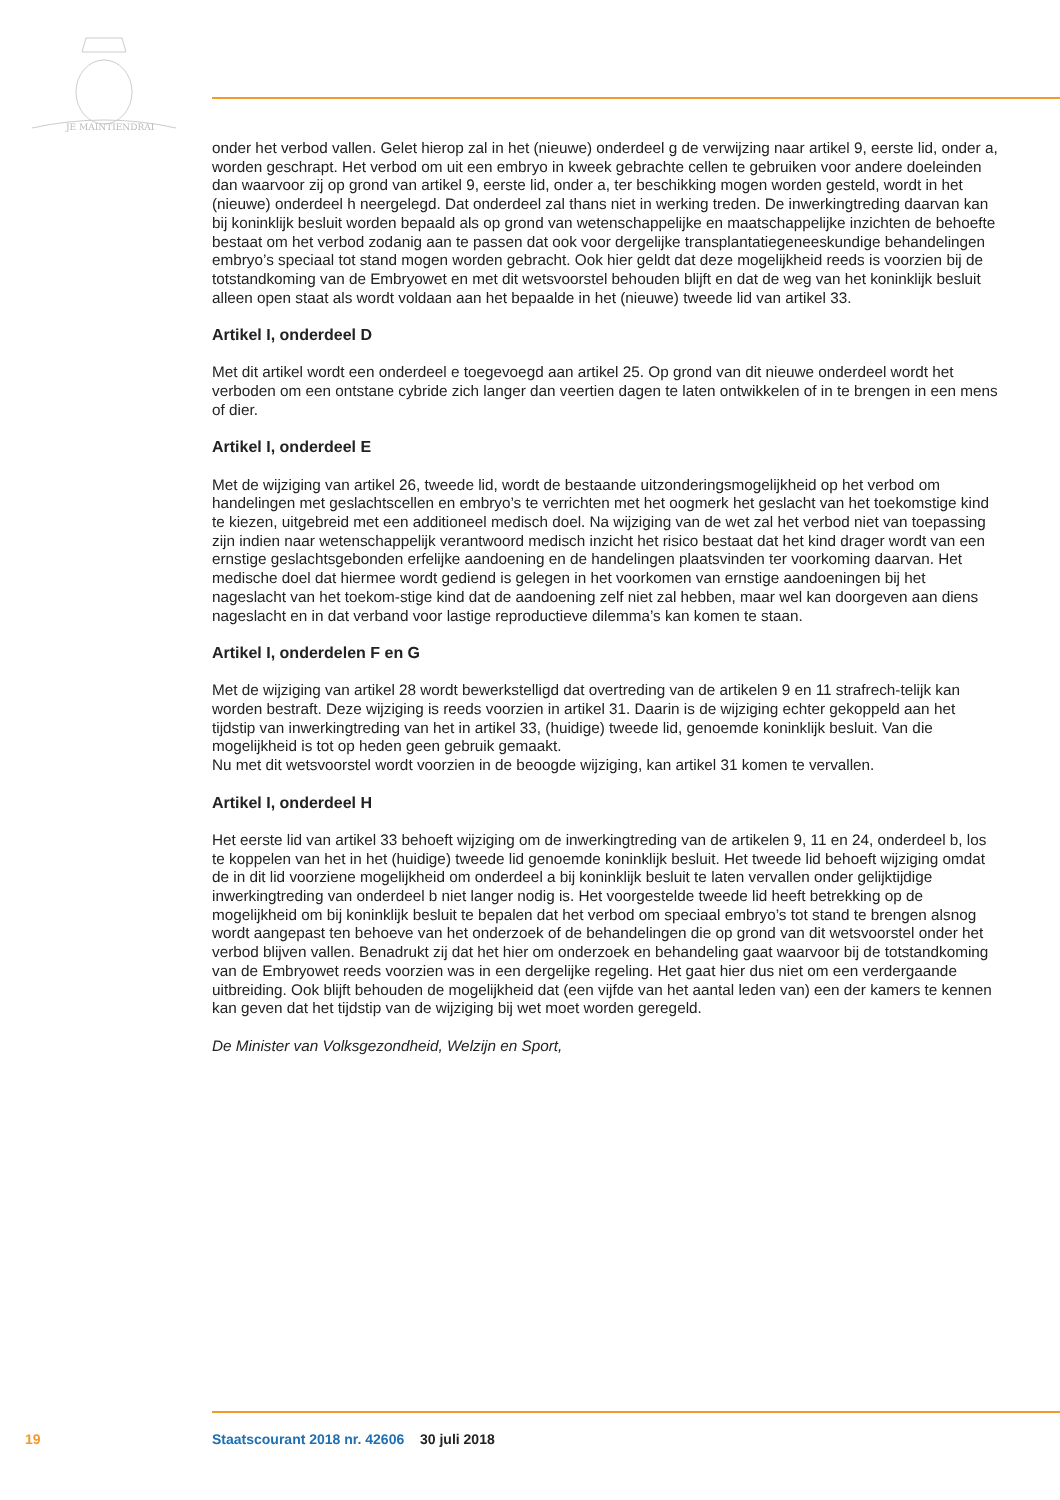JE MAINTIENDRAI
onder het verbod vallen. Gelet hierop zal in het (nieuwe) onderdeel g de verwijzing naar artikel 9, eerste lid, onder a, worden geschrapt. Het verbod om uit een embryo in kweek gebrachte cellen te gebruiken voor andere doeleinden dan waarvoor zij op grond van artikel 9, eerste lid, onder a, ter beschikking mogen worden gesteld, wordt in het (nieuwe) onderdeel h neergelegd. Dat onderdeel zal thans niet in werking treden. De inwerkingtreding daarvan kan bij koninklijk besluit worden bepaald als op grond van wetenschappelijke en maatschappelijke inzichten de behoefte bestaat om het verbod zodanig aan te passen dat ook voor dergelijke transplantatiegeneeskundige behandelingen embryo’s speciaal tot stand mogen worden gebracht. Ook hier geldt dat deze mogelijkheid reeds is voorzien bij de totstandkoming van de Embryowet en met dit wetsvoorstel behouden blijft en dat de weg van het koninklijk besluit alleen open staat als wordt voldaan aan het bepaalde in het (nieuwe) tweede lid van artikel 33.
Artikel I, onderdeel D
Met dit artikel wordt een onderdeel e toegevoegd aan artikel 25. Op grond van dit nieuwe onderdeel wordt het verboden om een ontstane cybride zich langer dan veertien dagen te laten ontwikkelen of in te brengen in een mens of dier.
Artikel I, onderdeel E
Met de wijziging van artikel 26, tweede lid, wordt de bestaande uitzonderingsmogelijkheid op het verbod om handelingen met geslachtscellen en embryo’s te verrichten met het oogmerk het geslacht van het toekomstige kind te kiezen, uitgebreid met een additioneel medisch doel. Na wijziging van de wet zal het verbod niet van toepassing zijn indien naar wetenschappelijk verantwoord medisch inzicht het risico bestaat dat het kind drager wordt van een ernstige geslachtsgebonden erfelijke aandoening en de handelingen plaatsvinden ter voorkoming daarvan. Het medische doel dat hiermee wordt gediend is gelegen in het voorkomen van ernstige aandoeningen bij het nageslacht van het toekom-stige kind dat de aandoening zelf niet zal hebben, maar wel kan doorgeven aan diens nageslacht en in dat verband voor lastige reproductieve dilemma’s kan komen te staan.
Artikel I, onderdelen F en G
Met de wijziging van artikel 28 wordt bewerkstelligd dat overtreding van de artikelen 9 en 11 strafrech-telijk kan worden bestraft. Deze wijziging is reeds voorzien in artikel 31. Daarin is de wijziging echter gekoppeld aan het tijdstip van inwerkingtreding van het in artikel 33, (huidige) tweede lid, genoemde koninklijk besluit. Van die mogelijkheid is tot op heden geen gebruik gemaakt.
Nu met dit wetsvoorstel wordt voorzien in de beoogde wijziging, kan artikel 31 komen te vervallen.
Artikel I, onderdeel H
Het eerste lid van artikel 33 behoeft wijziging om de inwerkingtreding van de artikelen 9, 11 en 24, onderdeel b, los te koppelen van het in het (huidige) tweede lid genoemde koninklijk besluit. Het tweede lid behoeft wijziging omdat de in dit lid voorziene mogelijkheid om onderdeel a bij koninklijk besluit te laten vervallen onder gelijktijdige inwerkingtreding van onderdeel b niet langer nodig is. Het voorgestelde tweede lid heeft betrekking op de mogelijkheid om bij koninklijk besluit te bepalen dat het verbod om speciaal embryo’s tot stand te brengen alsnog wordt aangepast ten behoeve van het onderzoek of de behandelingen die op grond van dit wetsvoorstel onder het verbod blijven vallen. Benadrukt zij dat het hier om onderzoek en behandeling gaat waarvoor bij de totstandkoming van de Embryowet reeds voorzien was in een dergelijke regeling. Het gaat hier dus niet om een verdergaande uitbreiding. Ook blijft behouden de mogelijkheid dat (een vijfde van het aantal leden van) een der kamers te kennen kan geven dat het tijdstip van de wijziging bij wet moet worden geregeld.
De Minister van Volksgezondheid, Welzijn en Sport,
19 Staatscourant 2018 nr. 42606 30 juli 2018